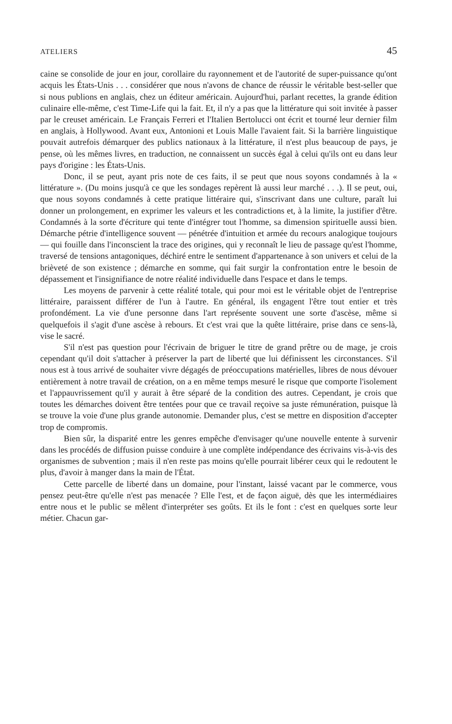ATELIERS 45
caine se consolide de jour en jour, corollaire du rayonnement et de l'autorité de super-puissance qu'ont acquis les États-Unis . . . considérer que nous n'avons de chance de réussir le véritable best-seller que si nous publions en anglais, chez un éditeur américain. Aujourd'hui, parlant recettes, la grande édition culinaire elle-même, c'est Time-Life qui la fait. Et, il n'y a pas que la littérature qui soit invitée à passer par le creuset américain. Le Français Ferreri et l'Italien Bertolucci ont écrit et tourné leur dernier film en anglais, à Hollywood. Avant eux, Antonioni et Louis Malle l'avaient fait. Si la barrière linguistique pouvait autrefois démarquer des publics nationaux à la littérature, il n'est plus beaucoup de pays, je pense, où les mêmes livres, en traduction, ne connaissent un succès égal à celui qu'ils ont eu dans leur pays d'origine : les États-Unis.
Donc, il se peut, ayant pris note de ces faits, il se peut que nous soyons condamnés à la « littérature ». (Du moins jusqu'à ce que les sondages repèrent là aussi leur marché . . .). Il se peut, oui, que nous soyons condamnés à cette pratique littéraire qui, s'inscrivant dans une culture, paraît lui donner un prolongement, en exprimer les valeurs et les contradictions et, à la limite, la justifier d'être. Condamnés à la sorte d'écriture qui tente d'intégrer tout l'homme, sa dimension spirituelle aussi bien. Démarche pétrie d'intelligence souvent — pénétrée d'intuition et armée du recours analogique toujours — qui fouille dans l'inconscient la trace des origines, qui y reconnaît le lieu de passage qu'est l'homme, traversé de tensions antagoniques, déchiré entre le sentiment d'appartenance à son univers et celui de la brièveté de son existence ; démarche en somme, qui fait surgir la confrontation entre le besoin de dépassement et l'insignifiance de notre réalité individuelle dans l'espace et dans le temps.
Les moyens de parvenir à cette réalité totale, qui pour moi est le véritable objet de l'entreprise littéraire, paraissent différer de l'un à l'autre. En général, ils engagent l'être tout entier et très profondément. La vie d'une personne dans l'art représente souvent une sorte d'ascèse, même si quelquefois il s'agit d'une ascèse à rebours. Et c'est vrai que la quête littéraire, prise dans ce sens-là, vise le sacré.
S'il n'est pas question pour l'écrivain de briguer le titre de grand prêtre ou de mage, je crois cependant qu'il doit s'attacher à préserver la part de liberté que lui définissent les circonstances. S'il nous est à tous arrivé de souhaiter vivre dégagés de préoccupations matérielles, libres de nous dévouer entièrement à notre travail de création, on a en même temps mesuré le risque que comporte l'isolement et l'appauvrissement qu'il y aurait à être séparé de la condition des autres. Cependant, je crois que toutes les démarches doivent être tentées pour que ce travail reçoive sa juste rémunération, puisque là se trouve la voie d'une plus grande autonomie. Demander plus, c'est se mettre en disposition d'accepter trop de compromis.
Bien sûr, la disparité entre les genres empêche d'envisager qu'une nouvelle entente à survenir dans les procédés de diffusion puisse conduire à une complète indépendance des écrivains vis-à-vis des organismes de subvention ; mais il n'en reste pas moins qu'elle pourrait libérer ceux qui le redoutent le plus, d'avoir à manger dans la main de l'État.
Cette parcelle de liberté dans un domaine, pour l'instant, laissé vacant par le commerce, vous pensez peut-être qu'elle n'est pas menacée ? Elle l'est, et de façon aiguë, dès que les intermédiaires entre nous et le public se mêlent d'interpréter ses goûts. Et ils le font : c'est en quelques sorte leur métier. Chacun gar-